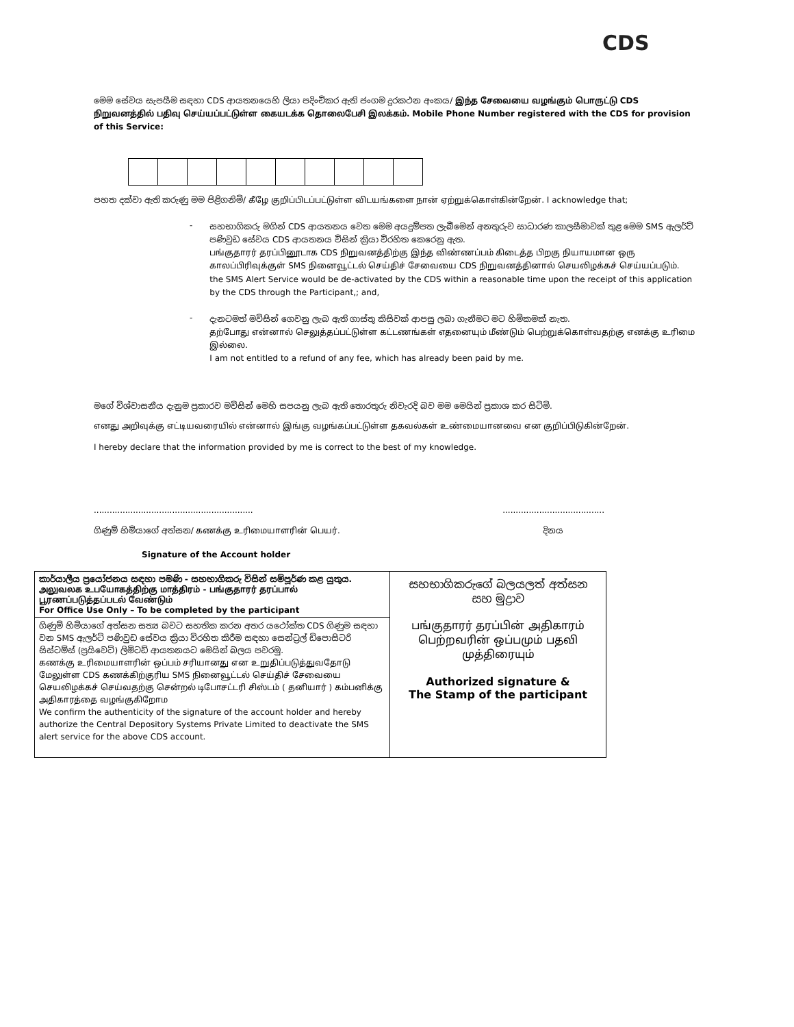CDS
මෙම සේවය සැපයීම සඳහා CDS ආයතනයෙහි ලියා පදිංචිකර ඇති ජංගම දුරකථන අංකය/ இந்த சேவையை வழங்கும் பொருட்டு CDS நிறுவனத்தில் பதிவு செய்யப்பட்டுள்ள கையடக்க தொலைபேசி இலக்கம். Mobile Phone Number registered with the CDS for provision of this Service:
පහත දක්වා ඇති කරුණු මම පිළිගනිමි/ கீழே குறிப்பிடப்பட்டுள்ள விடயங்களை நான் ஏற்றுக்கொள்கின்றேன். I acknowledge that;
-
සහභාගිකරු මගින් CDS ආයතනය වෙත මෙම අයදුම්පත ලැබීමෙන් අනතුරුව සාධාරණ කාලසීමාවක් තුළ මෙම SMS ඇලර්ට් පණිවුඩ සේවය CDS ආයතනය විසින් ක්‍රියා විරහිත කෙරෙනු ඇත.
பங்குதாரர் தரப்பினூடாக CDS நிறுவனத்திற்கு இந்த விண்ணப்பம் கிடைத்த பிறகு நியாயமான ஒரு காலப்பிரிவுக்குள் SMS நினைவூட்டல் செய்திச் சேவையை CDS நிறுவனத்தினால் செயலிழக்கச் செய்யப்படும்.
the SMS Alert Service would be de-activated by the CDS within a reasonable time upon the receipt of this application by the CDS through the Participant,; and,
-
දැනටමත් මවිසින් ගෙවනු ලැබ ඇති ගාස්තු කිසිවක් ආපසු ලබා ගැනීමට මට හිමිකමක් නැත.
தற்போது என்னால் செலுத்தப்பட்டுள்ள கட்டணங்கள் எதனையும் மீண்டும் பெற்றுக்கொள்வதற்கு எனக்கு உரிமை இல்லை.
I am not entitled to a refund of any fee, which has already been paid by me.
මගේ විශ්වාසනීය දැනුම ප්‍රකාරව මවිසින් මෙහි සපයනු ලැබ ඇති තොරතුරු නිවැරදි බව මම මෙයින් ප්‍රකාශ කර සිටිමි.
எனது அறிவுக்கு எட்டியவரையில் என்னால் இங்கு வழங்கப்பட்டுள்ள தகவல்கள் உண்மையானவை என குறிப்பிடுகின்றேன்.
I hereby declare that the information provided by me is correct to the best of my knowledge.
....................................................................................................
ගිණුම් හිමියාගේ අත්සන/ கணக்கு உரிமையாளரின் பெயர். දිනය
Signature of the Account holder
| කාර්යාලීය ප්‍රයෝජනය සඳහා පමණි - සහභාගිකරු විසින් සම්පූර්ණ කළ යුතුය. அலுவலக உபயோகத்திற்கு மாத்திரம் - பங்குதாரர் தரப்பால் பூரணப்படுத்தப்படல் வேண்டும் For Office Use Only – To be completed by the participant | සහභාගිකරුගේ බලයලත් අත්සන සහ මුද්‍රාව பங்குதாரர் தரப்பின் அதிகாரம் பெற்றவரின் ஒப்பமும் பதவி முத்திரையும் Authorized signature & The Stamp of the participant |
| ගිණුම් හිමියාගේ අත්සන සත්‍ය බවට සහතික කරන අතර යථෝක්ත CDS ගිණුම සඳහා වන SMS ඇලර්ට් පණිවුඩ සේවය ක්‍රියා විරහිත කිරීම සඳහා සෙන්ට්‍රල් ඩිපොසිටරි සිස්ටම්ස් (ප්‍රයිවෙට්) ලිමිටඩ් ආයතනයට මෙයින් බලය පවරමු. கணக்கு உரிமையாளரின் ஒப்பம் சரியானது என உறுதிப்படுத்துவதோடு மேலுள்ள CDS கணக்கிற்குரிய SMS நினைவூட்டல் செய்திச் சேவையை செயலிழக்கச் செய்வதற்கு சென்றல் டிபோசட்டரி சிஸ்டம் ( தனியார் ) கம்பனிக்கு அதிகாரத்தை வழங்குகிறோம We confirm the authenticity of the signature of the account holder and hereby authorize the Central Depository Systems Private Limited to deactivate the SMS alert service for the above CDS account. | |